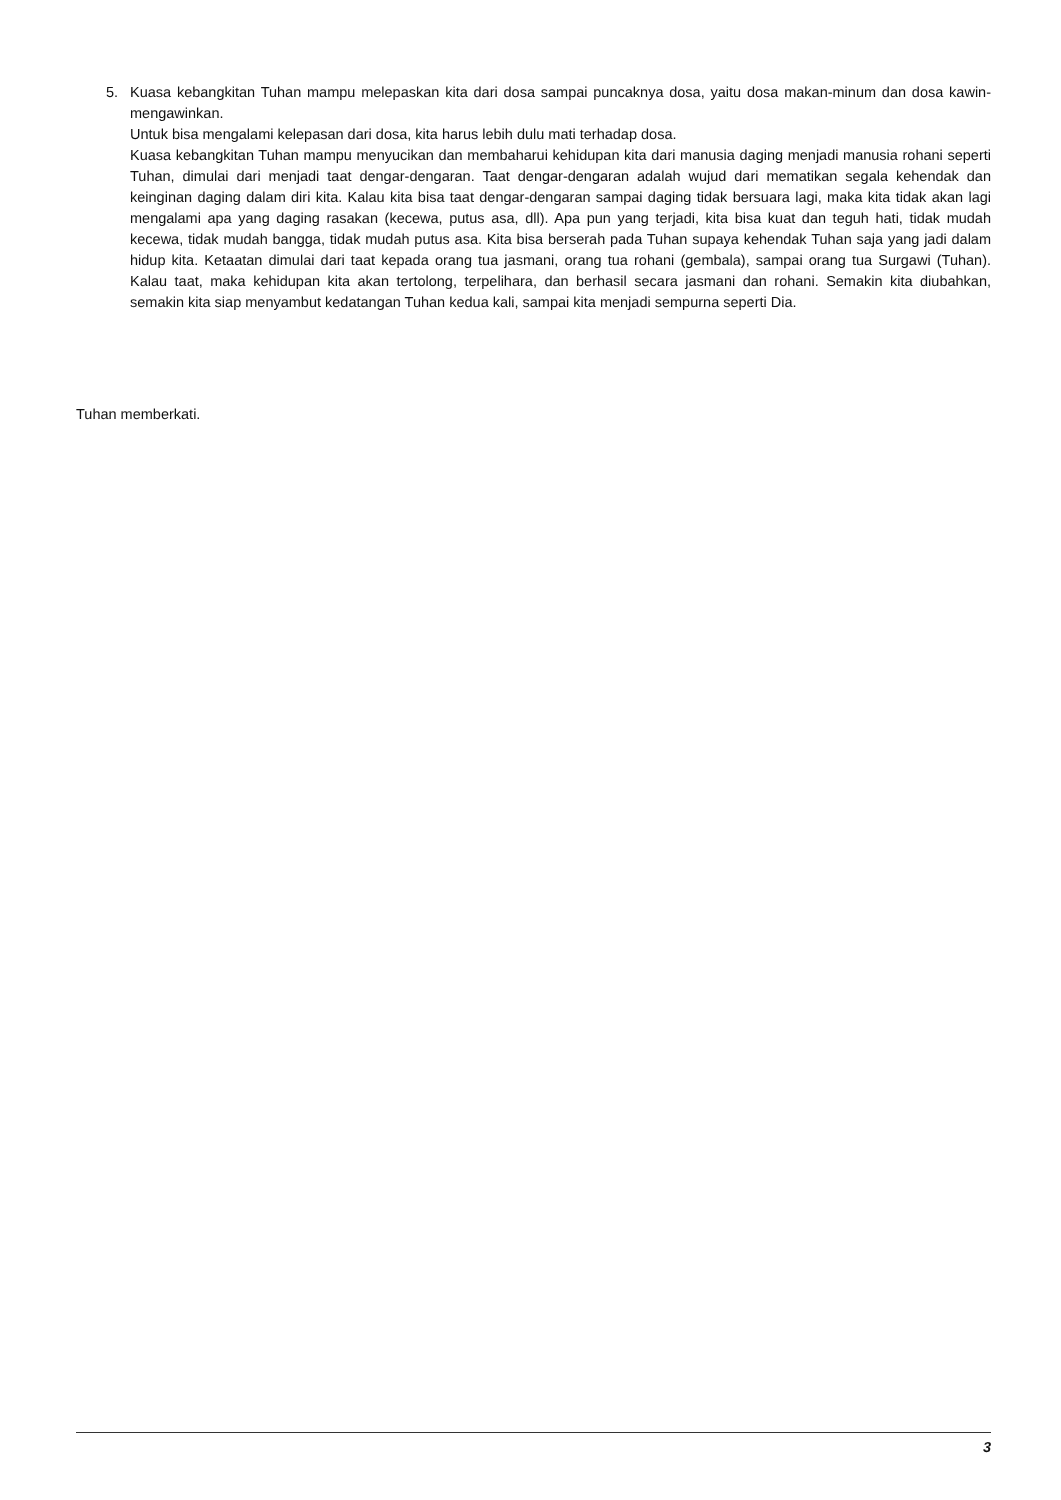5. Kuasa kebangkitan Tuhan mampu melepaskan kita dari dosa sampai puncaknya dosa, yaitu dosa makan-minum dan dosa kawin-mengawinkan.
Untuk bisa mengalami kelepasan dari dosa, kita harus lebih dulu mati terhadap dosa.
Kuasa kebangkitan Tuhan mampu menyucikan dan membaharui kehidupan kita dari manusia daging menjadi manusia rohani seperti Tuhan, dimulai dari menjadi taat dengar-dengaran. Taat dengar-dengaran adalah wujud dari mematikan segala kehendak dan keinginan daging dalam diri kita. Kalau kita bisa taat dengar-dengaran sampai daging tidak bersuara lagi, maka kita tidak akan lagi mengalami apa yang daging rasakan (kecewa, putus asa, dll). Apa pun yang terjadi, kita bisa kuat dan teguh hati, tidak mudah kecewa, tidak mudah bangga, tidak mudah putus asa. Kita bisa berserah pada Tuhan supaya kehendak Tuhan saja yang jadi dalam hidup kita. Ketaatan dimulai dari taat kepada orang tua jasmani, orang tua rohani (gembala), sampai orang tua Surgawi (Tuhan). Kalau taat, maka kehidupan kita akan tertolong, terpelihara, dan berhasil secara jasmani dan rohani. Semakin kita diubahkan, semakin kita siap menyambut kedatangan Tuhan kedua kali, sampai kita menjadi sempurna seperti Dia.
Tuhan memberkati.
3